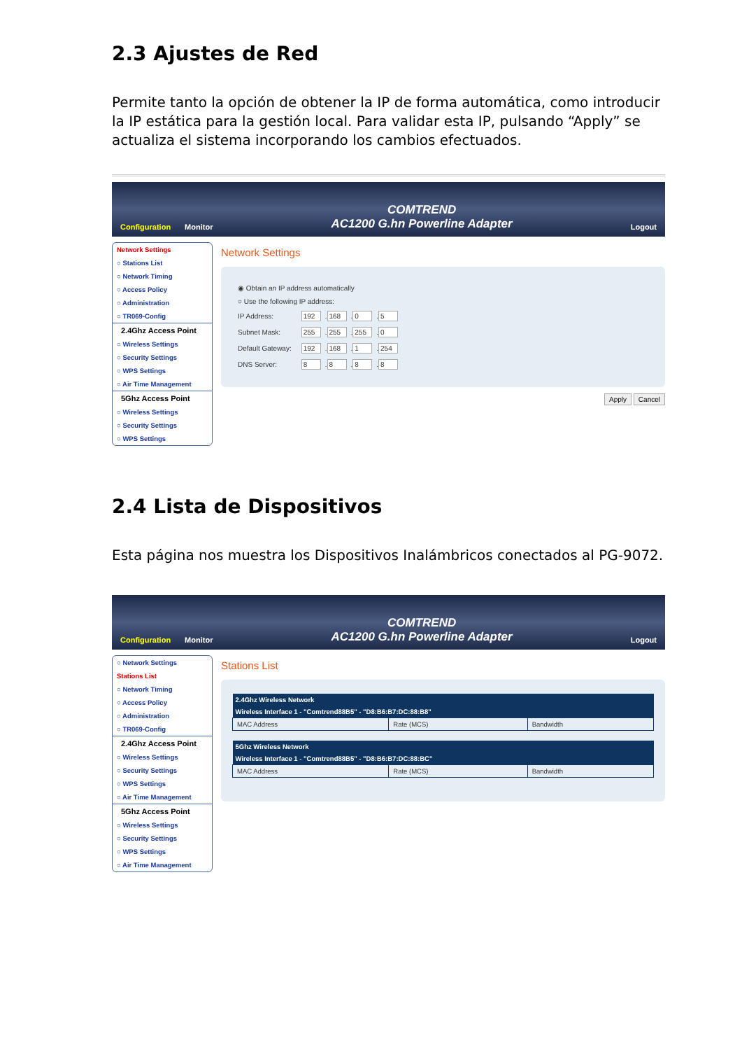2.3 Ajustes de Red
Permite tanto la opción de obtener la IP de forma automática, como introducir la IP estática para la gestión local. Para validar esta IP, pulsando “Apply” se actualiza el sistema incorporando los cambios efectuados.
Configuration Monitor COMTREND
AC1200 G.hn Powerline Adapter Logout
Network Settings
○ Stations List
○ Network Timing
○ Access Policy
○ Administration
○ TR069-Config
2.4Ghz Access Point
○ Wireless Settings
○ Security Settings
○ WPS Settings
○ Air Time Management
5Ghz Access Point
○ Wireless Settings
○ Security Settings
○ WPS Settings
Network Settings
| ◉ Obtain an IP address automatically | |
| ○ Use the following IP address: | |
| IP Address: | 192 . 168 . 0 . 5 |
| Subnet Mask: | 255 . 255 . 255 . 0 |
| Default Gateway: | 192 . 168 . 1 . 254 |
| DNS Server: | 8 . 8 . 8 . 8 |
Apply Cancel
2.4 Lista de Dispositivos
Esta página nos muestra los Dispositivos Inalámbricos conectados al PG-9072.
Configuration Monitor COMTREND
AC1200 G.hn Powerline Adapter Logout
○ Network Settings
Stations List
○ Network Timing
○ Access Policy
○ Administration
○ TR069-Config
2.4Ghz Access Point
○ Wireless Settings
○ Security Settings
○ WPS Settings
○ Air Time Management
5Ghz Access Point
○ Wireless Settings
○ Security Settings
○ WPS Settings
○ Air Time Management
Stations List
| 2.4Ghz Wireless Network | | |
| --- | --- | --- |
| Wireless Interface 1 - "Comtrend88B5" - "D8:B6:B7:DC:88:B8" | | |
| MAC Address | Rate (MCS) | Bandwidth |
| 5Ghz Wireless Network | | |
| --- | --- | --- |
| Wireless Interface 1 - "Comtrend88B5" - "D8:B6:B7:DC:88:BC" | | |
| MAC Address | Rate (MCS) | Bandwidth |